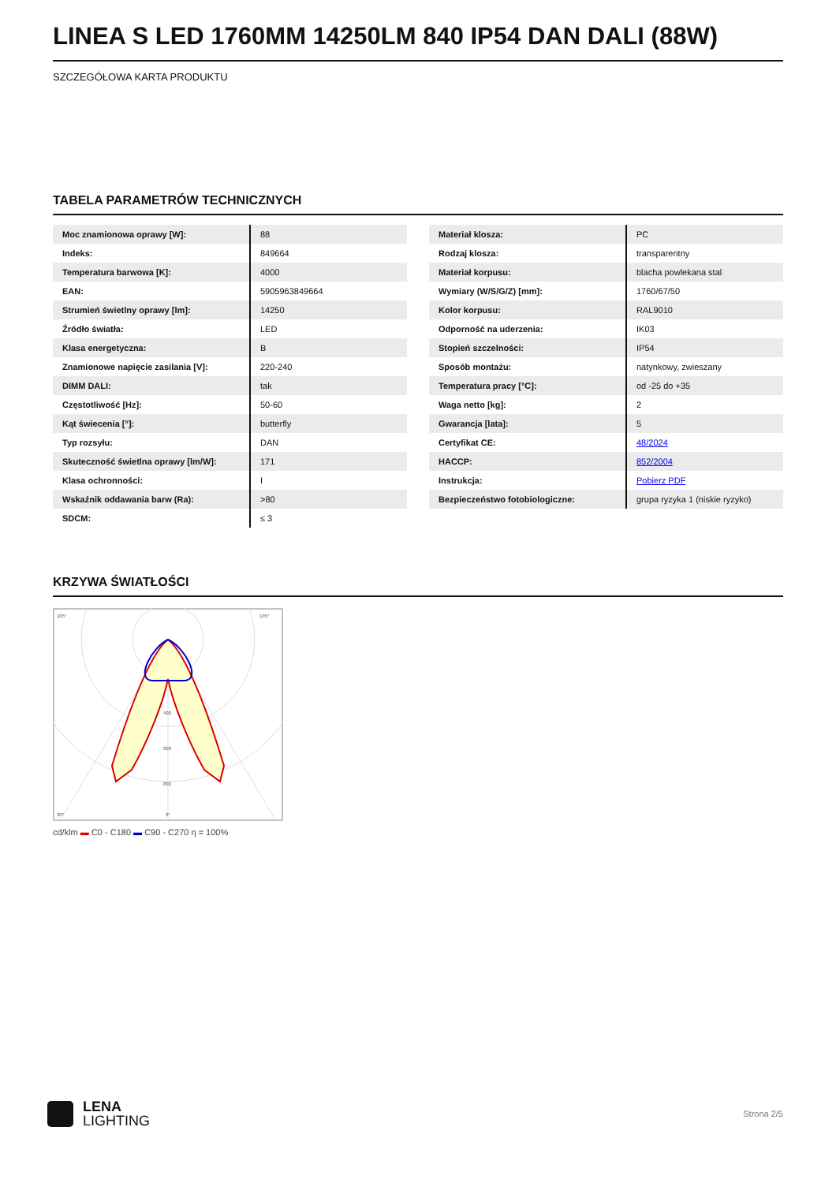LINEA S LED 1760MM 14250LM 840 IP54 DAN DALI (88W)
SZCZEGÓŁOWA KARTA PRODUKTU
TABELA PARAMETRÓW TECHNICZNYCH
| Moc znamionowa oprawy [W]: | 88 |
| Indeks: | 849664 |
| Temperatura barwowa [K]: | 4000 |
| EAN: | 5905963849664 |
| Strumień świetlny oprawy [lm]: | 14250 |
| Źródło światła: | LED |
| Klasa energetyczna: | B |
| Znamionowe napięcie zasilania [V]: | 220-240 |
| DIMM DALI: | tak |
| Częstotliwość [Hz]: | 50-60 |
| Kąt świecenia [°]: | butterfly |
| Typ rozsyłu: | DAN |
| Skuteczność świetlna oprawy [lm/W]: | 171 |
| Klasa ochronności: | I |
| Wskaźnik oddawania barw (Ra): | >80 |
| SDCM: | ≤ 3 |
| Materiał klosza: | PC |
| Rodzaj klosza: | transparentny |
| Materiał korpusu: | blacha powlekana stal |
| Wymiary (W/S/G/Z) [mm]: | 1760/67/50 |
| Kolor korpusu: | RAL9010 |
| Odporność na uderzenia: | IK03 |
| Stopień szczelności: | IP54 |
| Sposób montażu: | natynkowy, zwieszany |
| Temperatura pracy [°C]: | od -25 do +35 |
| Waga netto [kg]: | 2 |
| Gwarancja [lata]: | 5 |
| Certyfikat CE: | 48/2024 |
| HACCP: | 852/2004 |
| Instrukcja: | Pobierz PDF |
| Bezpieczeństwo fotobiologiczne: | grupa ryzyka 1 (niskie ryzyko) |
KRZYWA ŚWIATŁOŚCI
105°
105°
30°
0°
400
600
800
cd/klm ▬ C0 - C180 ▬ C90 - C270 η = 100%
LENA
LIGHTING
Strona 2/5